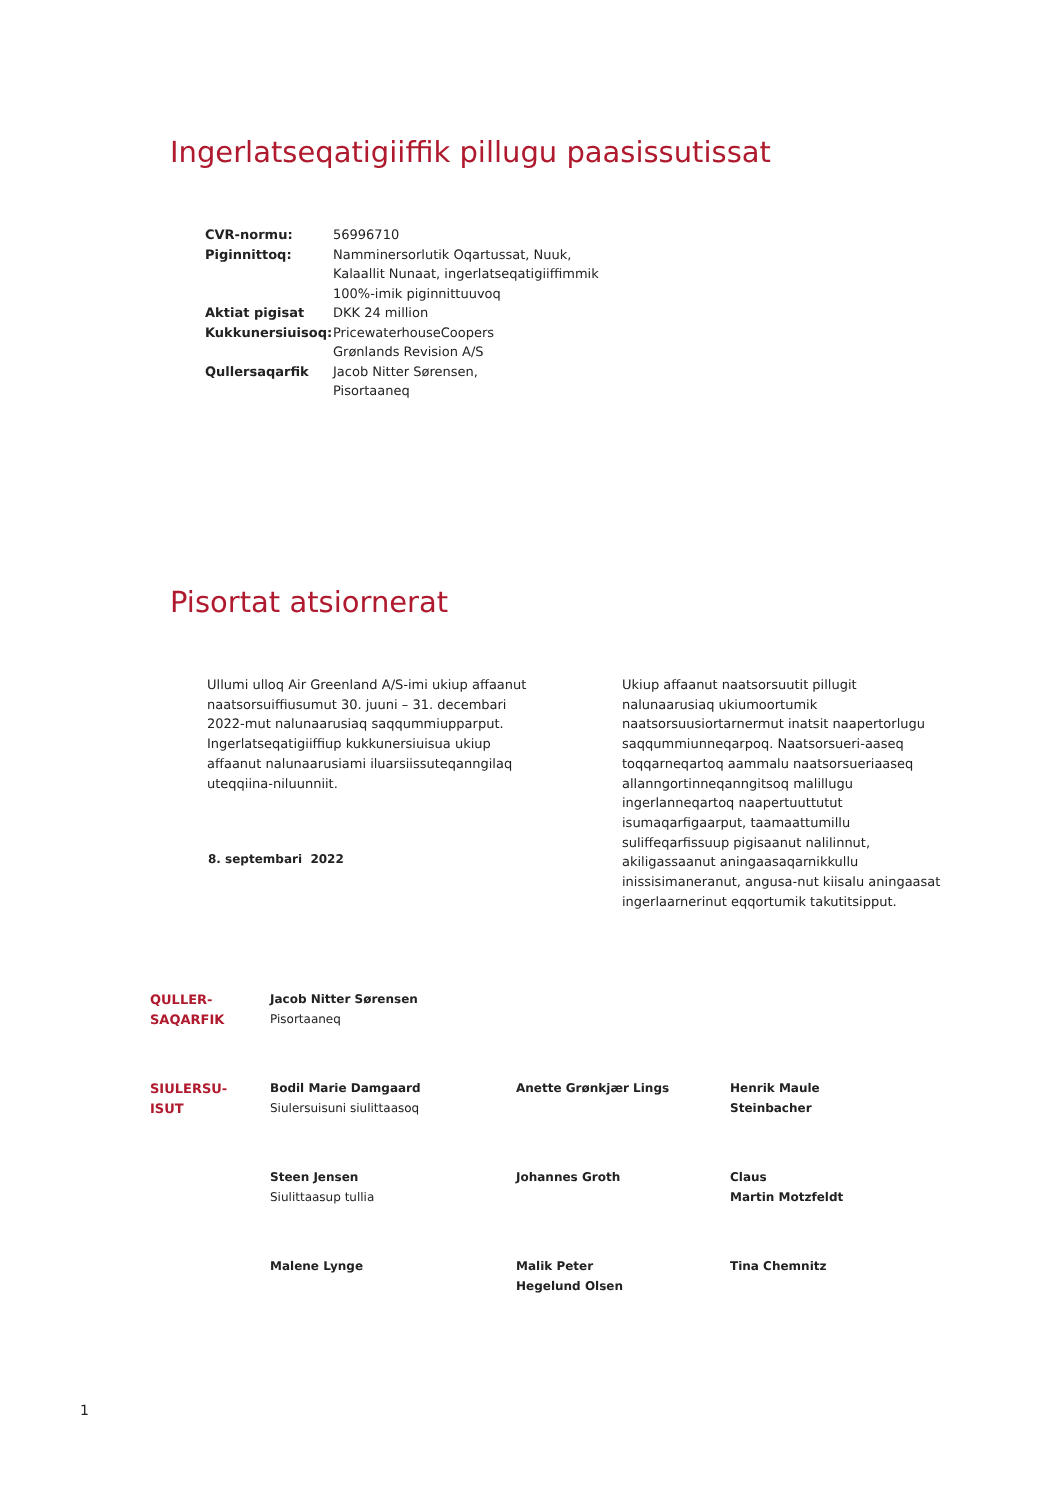Ingerlatseqatigiiffik pillugu paasissutissat
| CVR-normu: | 56996710 |
| Piginnittoq: | Namminersorlutik Oqartussat, Nuuk, Kalaallit Nunaat, ingerlatseqatigiiffimmik 100%-imik piginnittuuvoq |
| Aktiat pigisat | DKK 24 million |
| Kukkunersiuisoq: | PricewaterhouseCoopers Grønlands Revision A/S |
| Qullersaqarfik | Jacob Nitter Sørensen, Pisortaaneq |
Pisortat atsiornerat
Ullumi ulloq Air Greenland A/S-imi ukiup affaanut naatsorsuiffiusumut 30. juuni – 31. decembari 2022-mut nalunaarusiaq saqqummiupparput. Ingerlatseqatigiiffiup kukkunersiuisua ukiup affaanut nalunaarusiami iluarsiissuteqanngilaq uteqqiina-niluunniit.
Ukiup affaanut naatsorsuutit pillugit nalunaarusiaq ukiumoortumik naatsorsuusiortarnermut inatsit naapertorlugu saqqummiunneqarpoq. Naatsorsueri-aaseq toqqarneqartoq aammalu naatsorsueriaaseq allanngortinneqanngitsoq malillugu ingerlanneqartoq naapertuuttutut isumaqarfigaarput, taamaattumillu suliffeqarfissuup pigisaanut nalilinnut, akiligassaanut aningaasaqarnikkullu inissisimaneranut, angusa-nut kiisalu aningaasat ingerlaarnerinut eqqortumik takutitsipput.
8. septembari 2022
| QULLER- SAQARFIK | Jacob Nitter Sørensen Pisortaaneq | | |
| SIULERSU- ISUT | Bodil Marie Damgaard Siulersuisuni siulittaasoq | Anette Grønkjær Lings | Henrik Maule Steinbacher |
| | Steen Jensen Siulittaasup tullia | Johannes Groth | Claus Martin Motzfeldt |
| | Malene Lynge | Malik Peter Hegelund Olsen | Tina Chemnitz |
1